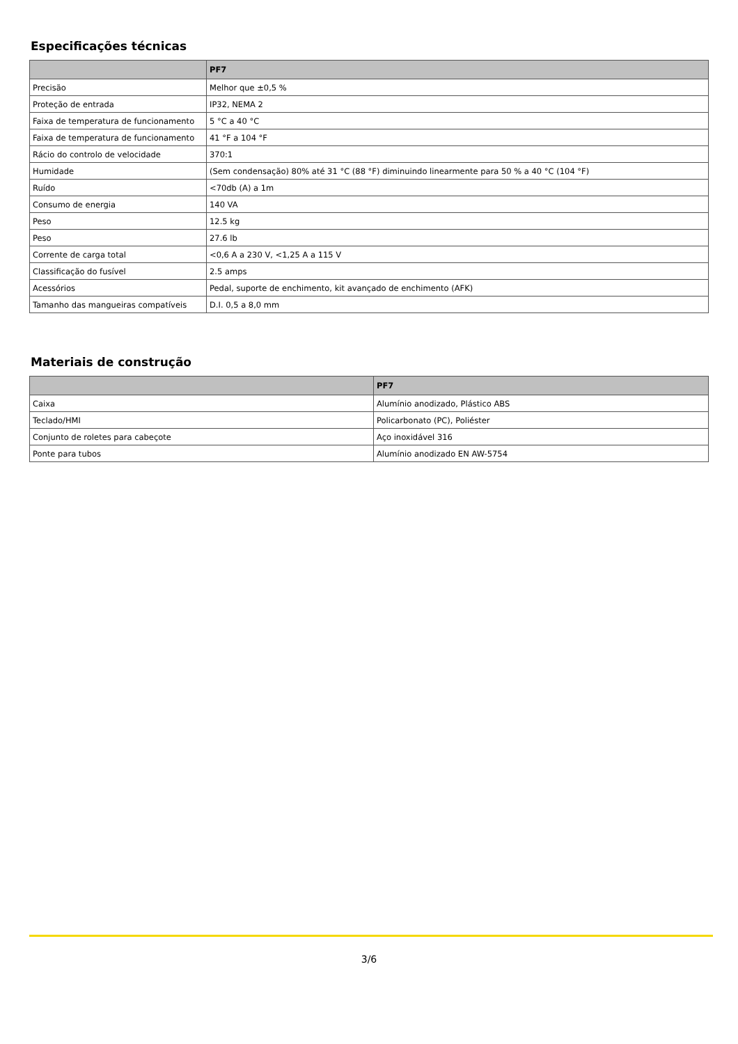Especificações técnicas
| | PF7 |
| --- | --- |
| Precisão | Melhor que ±0,5 % |
| Proteção de entrada | IP32, NEMA 2 |
| Faixa de temperatura de funcionamento | 5 °C a 40 °C |
| Faixa de temperatura de funcionamento | 41 °F a 104 °F |
| Rácio do controlo de velocidade | 370:1 |
| Humidade | (Sem condensação) 80% até 31 °C (88 °F) diminuindo linearmente para 50 % a 40 °C (104 °F) |
| Ruído | <70db (A) a 1m |
| Consumo de energia | 140 VA |
| Peso | 12.5 kg |
| Peso | 27.6 lb |
| Corrente de carga total | <0,6 A a 230 V, <1,25 A a 115 V |
| Classificação do fusível | 2.5 amps |
| Acessórios | Pedal, suporte de enchimento, kit avançado de enchimento (AFK) |
| Tamanho das mangueiras compatíveis | D.I. 0,5 a 8,0 mm |
Materiais de construção
| | PF7 |
| --- | --- |
| Caixa | Alumínio anodizado, Plástico ABS |
| Teclado/HMI | Policarbonato (PC), Poliéster |
| Conjunto de roletes para cabeçote | Aço inoxidável 316 |
| Ponte para tubos | Alumínio anodizado EN AW-5754 |
3/6